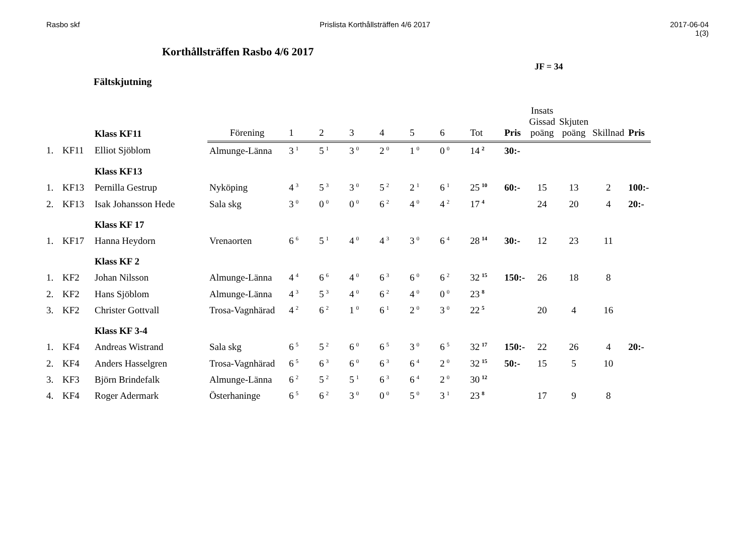Rasbo skf Prislista Korthållsträffen 4/6 2017 2017-06-04
1(3)
Korthållsträffen Rasbo 4/6 2017
JF = 34
Fältskjutning
| | | Klass KF11 | Förening | 1 | 2 | 3 | 4 | 5 | 6 | Tot | Pris | Insats Gissad poäng | Skjuten poäng | Skillnad | Pris |
| --- | --- | --- | --- | --- | --- | --- | --- | --- | --- | --- | --- | --- | --- | --- | --- |
| 1. | KF11 | Elliot Sjöblom | Almunge-Länna | 3<sup>1</sup> | 5<sup>1</sup> | 3<sup>0</sup> | 2<sup>0</sup> | 1<sup>0</sup> | 0<sup>0</sup> | 14<sup>2</sup> | 30:- | | | | |
| | | Klass KF13 | | | | | | | | | | | | | |
| 1. | KF13 | Pernilla Gestrup | Nyköping | 4<sup>3</sup> | 5<sup>3</sup> | 3<sup>0</sup> | 5<sup>2</sup> | 2<sup>1</sup> | 6<sup>1</sup> | 25<sup>10</sup> | 60:- | 15 | 13 | 2 | 100:- |
| 2. | KF13 | Isak Johansson Hede | Sala skg | 3<sup>0</sup> | 0<sup>0</sup> | 0<sup>0</sup> | 6<sup>2</sup> | 4<sup>0</sup> | 4<sup>2</sup> | 17<sup>4</sup> | | 24 | 20 | 4 | 20:- |
| | | Klass KF 17 | | | | | | | | | | | | | |
| 1. | KF17 | Hanna Heydorn | Vrenaorten | 6<sup>6</sup> | 5<sup>1</sup> | 4<sup>0</sup> | 4<sup>3</sup> | 3<sup>0</sup> | 6<sup>4</sup> | 28<sup>14</sup> | 30:- | 12 | 23 | 11 | |
| | | Klass KF 2 | | | | | | | | | | | | | |
| 1. | KF2 | Johan Nilsson | Almunge-Länna | 4<sup>4</sup> | 6<sup>6</sup> | 4<sup>0</sup> | 6<sup>3</sup> | 6<sup>0</sup> | 6<sup>2</sup> | 32<sup>15</sup> | 150:- | 26 | 18 | 8 | |
| 2. | KF2 | Hans Sjöblom | Almunge-Länna | 4<sup>3</sup> | 5<sup>3</sup> | 4<sup>0</sup> | 6<sup>2</sup> | 4<sup>0</sup> | 0<sup>0</sup> | 23<sup>8</sup> | | | | | |
| 3. | KF2 | Christer Gottvall | Trosa-Vagnhärad | 4<sup>2</sup> | 6<sup>2</sup> | 1<sup>0</sup> | 6<sup>1</sup> | 2<sup>0</sup> | 3<sup>0</sup> | 22<sup>5</sup> | | 20 | 4 | 16 | |
| | | Klass KF 3-4 | | | | | | | | | | | | | |
| 1. | KF4 | Andreas Wistrand | Sala skg | 6<sup>5</sup> | 5<sup>2</sup> | 6<sup>0</sup> | 6<sup>5</sup> | 3<sup>0</sup> | 6<sup>5</sup> | 32<sup>17</sup> | 150:- | 22 | 26 | 4 | 20:- |
| 2. | KF4 | Anders Hasselgren | Trosa-Vagnhärad | 6<sup>5</sup> | 6<sup>3</sup> | 6<sup>0</sup> | 6<sup>3</sup> | 6<sup>4</sup> | 2<sup>0</sup> | 32<sup>15</sup> | 50:- | 15 | 5 | 10 | |
| 3. | KF3 | Björn Brindefalk | Almunge-Länna | 6<sup>2</sup> | 5<sup>2</sup> | 5<sup>1</sup> | 6<sup>3</sup> | 6<sup>4</sup> | 2<sup>0</sup> | 30<sup>12</sup> | | | | | |
| 4. | KF4 | Roger Adermark | Österhaninge | 6<sup>5</sup> | 6<sup>2</sup> | 3<sup>0</sup> | 0<sup>0</sup> | 5<sup>0</sup> | 3<sup>1</sup> | 23<sup>8</sup> | | 17 | 9 | 8 | |